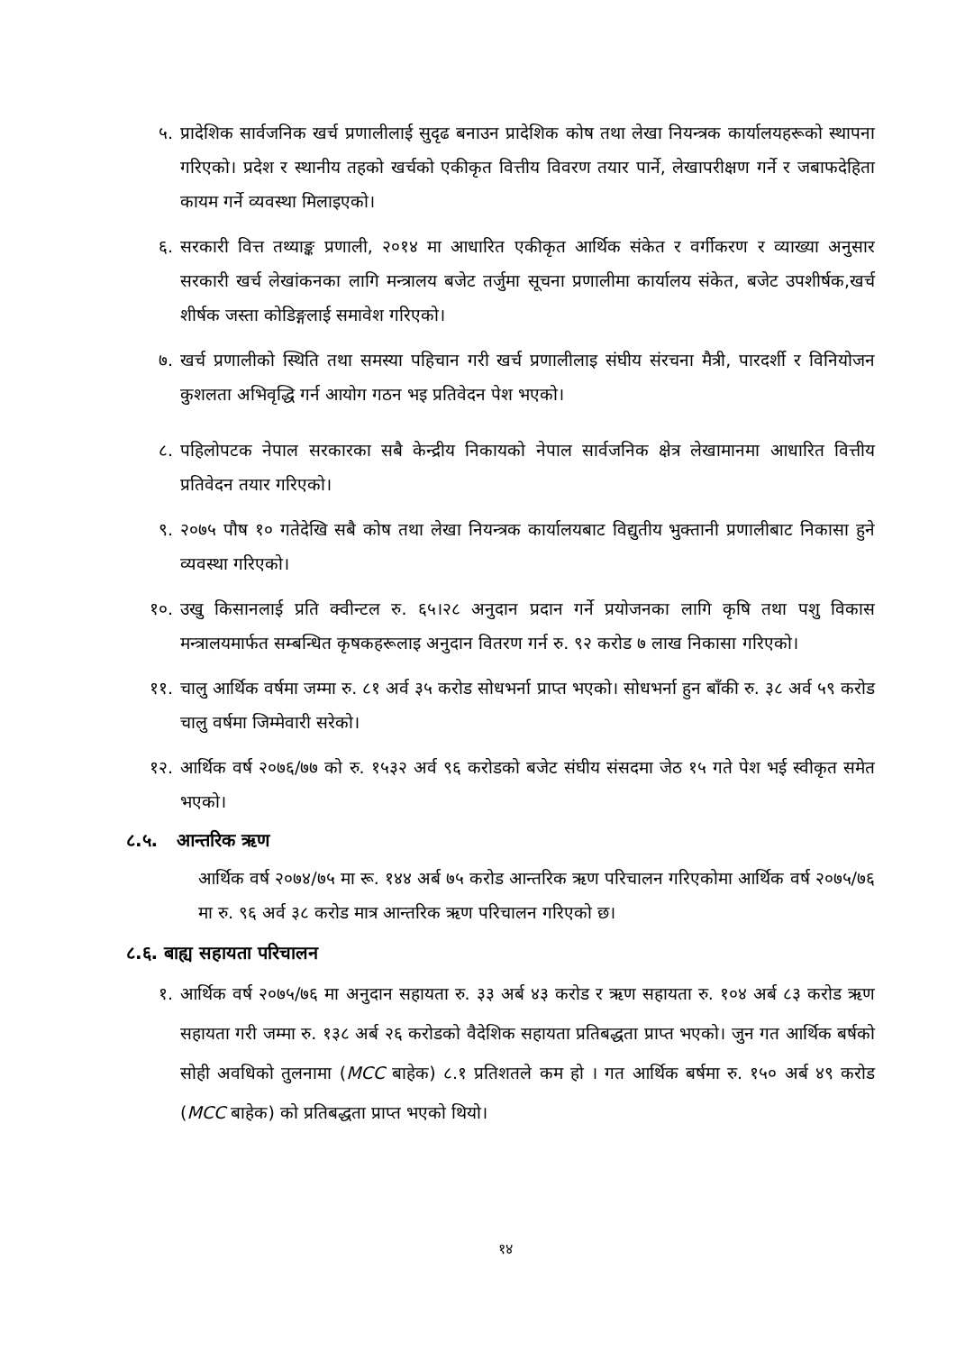५. प्रादेशिक सार्वजनिक खर्च प्रणालीलाई सुदृढ बनाउन प्रादेशिक कोष तथा लेखा नियन्त्रक कार्यालयहरूको स्थापना गरिएको। प्रदेश र स्थानीय तहको खर्चको एकीकृत वित्तीय विवरण तयार पार्ने, लेखापरीक्षण गर्ने र जबाफदेहिता कायम गर्ने व्यवस्था मिलाइएको।
६. सरकारी वित्त तथ्याङ्क प्रणाली, २०१४ मा आधारित एकीकृत आर्थिक संकेत र वर्गीकरण र व्याख्या अनुसार सरकारी खर्च लेखांकनका लागि मन्त्रालय बजेट तर्जुमा सूचना प्रणालीमा कार्यालय संकेत, बजेट उपशीर्षक,खर्च शीर्षक जस्ता कोडिङ्गलाई समावेश गरिएको।
७. खर्च प्रणालीको स्थिति तथा समस्या पहिचान गरी खर्च प्रणालीलाइ संघीय संरचना मैत्री, पारदर्शी र विनियोजन कुशलता अभिवृद्धि गर्न आयोग गठन भइ प्रतिवेदन पेश भएको।
८. पहिलोपटक नेपाल सरकारका सबै केन्द्रीय निकायको नेपाल सार्वजनिक क्षेत्र लेखामानमा आधारित वित्तीय प्रतिवेदन तयार गरिएको।
९. २०७५ पौष १० गतेदेखि सबै कोष तथा लेखा नियन्त्रक कार्यालयबाट विद्युतीय भुक्तानी प्रणालीबाट निकासा हुने व्यवस्था गरिएको।
१०. उखु किसानलाई प्रति क्वीन्टल रु. ६५।२८ अनुदान प्रदान गर्ने प्रयोजनका लागि कृषि तथा पशु विकास मन्त्रालयमार्फत सम्बन्धित कृषकहरूलाइ अनुदान वितरण गर्न रु. ९२ करोड ७ लाख निकासा गरिएको।
११. चालु आर्थिक वर्षमा जम्मा रु. ८१ अर्व ३५ करोड सोधभर्ना प्राप्त भएको। सोधभर्ना हुन बाँकी रु. ३८ अर्व ५९ करोड चालु वर्षमा जिम्मेवारी सरेको।
१२. आर्थिक वर्ष २०७६/७७ को रु. १५३२ अर्व ९६ करोडको बजेट संघीय संसदमा जेठ १५ गते पेश भई स्वीकृत समेत भएको।
८.५. आन्तरिक ऋण
आर्थिक वर्ष २०७४/७५ मा रू. १४४ अर्ब ७५ करोड आन्तरिक ऋण परिचालन गरिएकोमा आर्थिक वर्ष २०७५/७६ मा रु. ९६ अर्व ३८ करोड मात्र आन्तरिक ऋण परिचालन गरिएको छ।
८.६. बाह्य सहायता परिचालन
१. आर्थिक वर्ष २०७५/७६ मा अनुदान सहायता रु. ३३ अर्ब ४३ करोड र ऋण सहायता रु. १०४ अर्ब ८३ करोड ऋण सहायता गरी जम्मा रु. १३८ अर्ब २६ करोडको वैदेशिक सहायता प्रतिबद्धता प्राप्त भएको। जुन गत आर्थिक बर्षको सोही अवधिको तुलनामा (MCC बाहेक) ८.१ प्रतिशतले कम हो । गत आर्थिक बर्षमा रु. १५० अर्ब ४९ करोड (MCC बाहेक) को प्रतिबद्धता प्राप्त भएको थियो।
१४